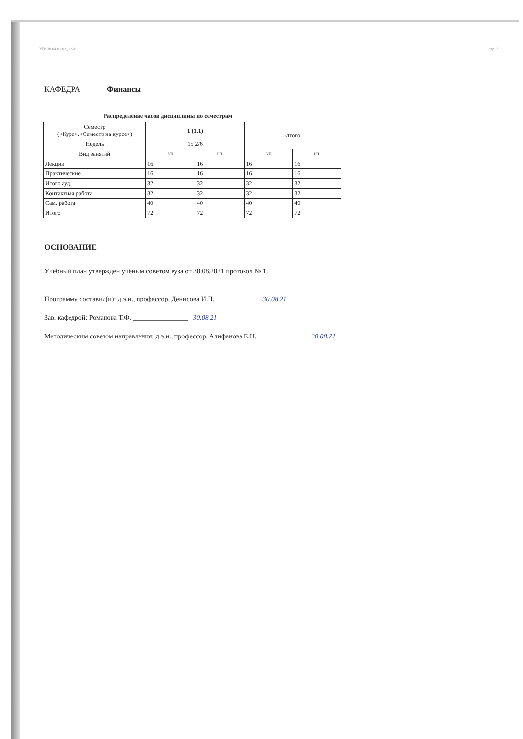УП: 38.04.01.02_1.plx стр. 3
КАФЕДРА Финансы
Распределение часов дисциплины по семестрам
| Семестр (<Курс>.<Семестр на курсе>) | 1 (1.1) | | Итого | |
| --- | --- | --- | --- | --- |
| Недель | 15 2/6 | | | |
| Вид занятий | УП | РП | УП | РП |
| Лекции | 16 | 16 | 16 | 16 |
| Практические | 16 | 16 | 16 | 16 |
| Итого ауд. | 32 | 32 | 32 | 32 |
| Контактная работа | 32 | 32 | 32 | 32 |
| Сам. работа | 40 | 40 | 40 | 40 |
| Итого | 72 | 72 | 72 | 72 |
ОСНОВАНИЕ
Учебный план утвержден учёным советом вуза от 30.08.2021 протокол № 1.
Программу составил(и): д.э.н., профессор, Денисова И.П. ____________ 30.08.21
Зав. кафедрой: Романова Т.Ф. ________________ 30.08.21
Методическим советом направления: д.э.н., профессор, Алифанова Е.Н. ______________ 30.08.21